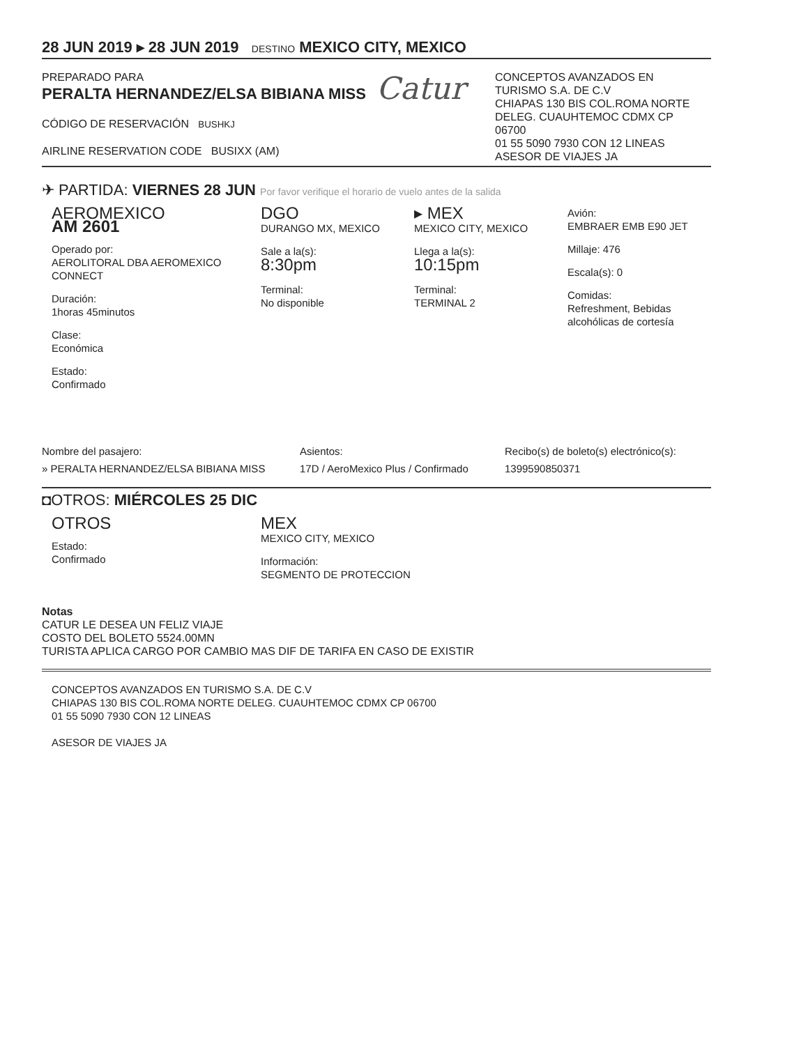28 JUN 2019 ▸ 28 JUN 2019 DESTINO MEXICO CITY, MEXICO
PREPARADO PARA
PERALTA HERNANDEZ/ELSA BIBIANA MISS
CÓDIGO DE RESERVACIÓN BUSHKJ
AIRLINE RESERVATION CODE BUSIXX (AM)
Catur
CONCEPTOS AVANZADOS EN TURISMO S.A. DE C.V
CHIAPAS 130 BIS COL.ROMA NORTE DELEG. CUAUHTEMOC CDMX CP 06700
01 55 5090 7930 CON 12 LINEAS
ASESOR DE VIAJES JA
✈ PARTIDA: VIERNES 28 JUN Por favor verifique el horario de vuelo antes de la salida
AEROMEXICO
AM 2601
Operado por:
AEROLITORAL DBA AEROMEXICO CONNECT
Duración:
1horas 45minutos
Clase:
Económica
Estado:
Confirmado
DGO
DURANGO MX, MEXICO
Sale a la(s):
8:30pm
Terminal:
No disponible
▸ MEX
MEXICO CITY, MEXICO
Llega a la(s):
10:15pm
Terminal:
TERMINAL 2
Avión:
EMBRAER EMB E90 JET
Millaje: 476
Escala(s): 0
Comidas:
Refreshment, Bebidas alcohólicas de cortesía
Nombre del pasajero:
» PERALTA HERNANDEZ/ELSA BIBIANA MISS
Asientos:
17D / AeroMexico Plus / Confirmado
Recibo(s) de boleto(s) electrónico(s):
1399590850371
◘OTROS: MIÉRCOLES 25 DIC
OTROS
Estado:
Confirmado
MEX
MEXICO CITY, MEXICO
Información:
SEGMENTO DE PROTECCION
Notas
CATUR LE DESEA UN FELIZ VIAJE
COSTO DEL BOLETO 5524.00MN
TURISTA APLICA CARGO POR CAMBIO MAS DIF DE TARIFA EN CASO DE EXISTIR
CONCEPTOS AVANZADOS EN TURISMO S.A. DE C.V
CHIAPAS 130 BIS COL.ROMA NORTE DELEG. CUAUHTEMOC CDMX CP 06700
01 55 5090 7930 CON 12 LINEAS
ASESOR DE VIAJES JA